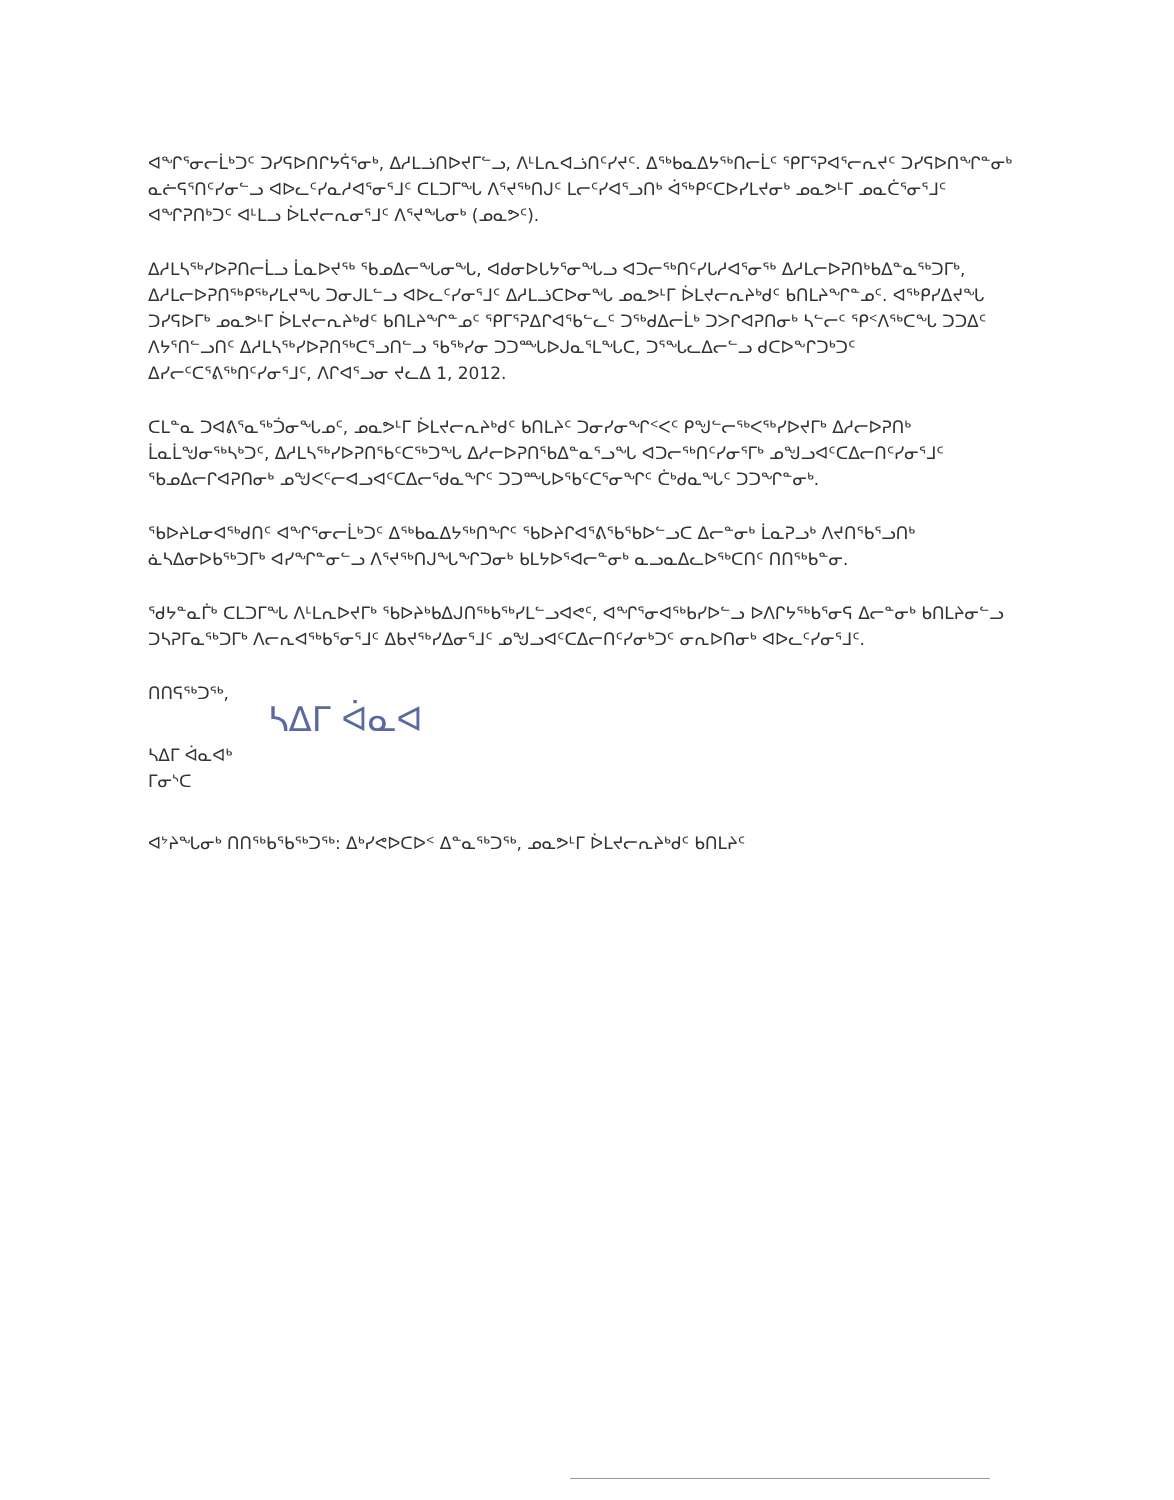ᐊᖏᕐᓂᓕᒫᒃᑐᑦ ᑐᓯᕋᐅᑎᒋᔭᕌᕐᓂᒃ, ᐃᓱᒪᓘᑎᐅᔪᒥᓪᓗ, ᐱᒻᒪᕆᐊᓘᑎᑦᓯᔪᑦ. ᐃᖅᑲᓇᐃᔭᖅᑎᓕᒫᑦ ᕿᒥᕐᕈᐊᕐᓕᕆᔪᑦ ᑐᓯᕋᐅᑎᖏᓐᓂᒃ ᓇᓖᕋᕐᑎᑦᓯᓂᓪᓗ ᐊᐅᓚᑦᓯᓇᓱᐊᕐᓂᕐᒧᑦ ᑕᒪᑐᒥᖓ ᐱᕐᔪᖅᑎᒍᑦ ᒪᓕᑦᓯᐊᕐᓗᑎᒃ ᐋᖅᑭᑦᑕᐅᓯᒪᔪᓂᒃ ᓄᓇᕗᒻᒥ ᓄᓇᑖᕐᓂᕐᒧᑦ ᐊᖏᕈᑎᒃᑐᑦ ᐊᒻᒪᓗ ᐆᒪᔪᓕᕆᓂᕐᒧᑦ ᐱᕐᔪᖓᓂᒃ (ᓄᓇᕗᑦ).
ᐃᓱᒪᓴᖅᓯᐅᕈᑎᓕᒫᓗ ᒫᓇᐅᔪᖅ ᖃᓄᐃᓕᖓᓂᖓ, ᐊᑯᓂᐅᒐᔭᕐᓂᖓᓗ ᐊᑐᓕᖅᑎᑦᓯᒐᓱᐊᕐᓂᖅ ᐃᓱᒪᓕᐅᕈᑎᒃᑲᐃᓐᓇᖅᑐᒥᒃ, ᐃᓱᒪᓕᐅᕈᑎᖅᑭᖅᓯᒪᔪᖓ ᑐᓂᒍᒪᓪᓗ ᐊᐅᓚᑦᓯᓂᕐᒧᑦ ᐃᓱᒪᓘᑕᐅᓂᖓ ᓄᓇᕗᒻᒥ ᐆᒪᔪᓕᕆᔨᒃᑯᑦ ᑲᑎᒪᔨᖏᓐᓄᑦ. ᐊᖅᑭᓯᐃᔪᖓ ᑐᓯᕋᐅᒥᒃ ᓄᓇᕗᒻᒥ ᐆᒪᔪᓕᕆᔨᒃᑯᑦ ᑲᑎᒪᔨᖏᓐᓄᑦ ᕿᒥᕐᕈᐃᒋᐊᕐᑲᓪᓚᑦ ᑐᖅᑯᐃᓕᒫᒃ ᑐᐳᒋᐊᕈᑎᓂᒃ ᓴᓪᓕᑦ ᕿᑉᐱᖅᑕᖓ ᑐᑐᐃᑦ ᐱᔭᕐᑎᓪᓗᑎᑦ ᐃᓱᒪᓴᖅᓯᐅᕈᑎᖅᑕᕐᓗᑎᓪᓗ ᖃᖅᓯᓂ ᑐᑐᙵᐅᒍᓇᕐᒪᖓᑕ, ᑐᕐᖓᓚᐃᓕᓪᓗ ᑯᑕᐅᖕᒋᑐᒃᑐᑦ ᐃᓯᓕᑦᑕᕐᕕᖅᑎᑦᓯᓂᕐᒧᑦ, ᐱᒋᐊᕐᓗᓂ ᔪᓚᐃ 1, 2012.
ᑕᒪᓐᓇ ᑐᐊᕕᕐᓇᖅᑑᓂᖓᓄᑦ, ᓄᓇᕗᒻᒥ ᐆᒪᔪᓕᕆᔨᒃᑯᑦ ᑲᑎᒪᔨᑦ ᑐᓂᓯᓂᖏᑉᐸᑦ ᑭᖑᓪᓕᖅᐸᖅᓯᐅᔪᒥᒃ ᐃᓱᓕᐅᕈᑎᒃ ᒫᓇᒫᖑᓂᖅᓴᒃᑐᑦ, ᐃᓱᒪᓴᖅᓯᐅᕈᑎᖃᑦᑕᖅᑐᖓ ᐃᓱᓕᐅᕈᑎᖃᐃᓐᓇᕐᓗᖓ ᐊᑐᓕᖅᑎᑦᓯᓂᕐᒥᒃ ᓄᖑᓗᐊᑦᑕᐃᓕᑎᑦᓯᓂᕐᒧᑦ ᖃᓄᐃᓕᒋᐊᕈᑎᓂᒃ ᓄᖑᐸᑦᓕᐊᓗᐊᑦᑕᐃᓕᖁᓇᖏᑦ ᑐᑐᙵᐅᖃᑦᑕᕐᓂᖏᑦ ᑖᒃᑯᓇᖓᑦ ᑐᑐᖏᓐᓂᒃ.
ᖃᐅᔨᒪᓂᐊᖅᑯᑎᑦ ᐊᖏᕐᓂᓕᒫᒃᑐᑦ ᐃᖅᑲᓇᐃᔭᖅᑎᖏᑦ ᖃᐅᔨᒋᐊᕐᕕᖃᕐᑲᐅᓪᓗᑕ ᐃᓕᓐᓂᒃ ᒫᓇᕈᓗᒃ ᐱᔪᑎᖃᕐᓗᑎᒃ ᓈᓴᐃᓂᐅᑲᖅᑐᒥᒃ ᐊᓯᖏᓐᓂᓪᓗ ᐱᕐᔪᖅᑎᒍᖓᖏᑐᓂᒃ ᑲᒪᔭᐅᕐᐊᓕᓐᓂᒃ ᓇᓗᓇᐃᓚᐅᖅᑕᑎᑦ ᑎᑎᖅᑲᓐᓂ.
ᖁᔭᓐᓇᒦᒃ ᑕᒪᑐᒥᖓ ᐱᒻᒪᕆᐅᔪᒥᒃ ᖃᐅᔨᒃᑲᐃᒍᑎᖅᑲᖅᓯᒪᓪᓗᐊᕙᑦ, ᐊᖏᕐᓂᐊᖅᑲᓯᐅᓪᓗ ᐅᐱᒋᔭᖅᑲᕐᓂᕋ ᐃᓕᓐᓂᒃ ᑲᑎᒪᔨᓂᓪᓗ ᑐᓴᕈᒥᓇᖅᑐᒥᒃ ᐱᓕᕆᐊᖅᑲᕐᓂᕐᒧᑦ ᐃᑲᔪᖅᓯᐃᓂᕐᒧᑦ ᓄᖑᓗᐊᑦᑕᐃᓕᑎᑦᓯᓂᒃᑐᑦ ᓂᕆᐅᑎᓂᒃ ᐊᐅᓚᑦᓯᓂᕐᒧᑦ.
ᑎᑎᕋᖅᑐᖅ,
ᓴᐃᒥ ᐋᓇᐊ
ᓴᐃᒥ ᐋᓇᐊᒃ
ᒥᓂᔅᑕ
ᐊᔾᔨᖓᓂᒃ ᑎᑎᖅᑲᖃᖅᑐᖅ: ᐃᒃᓯᕙᐅᑕᐅᑉ ᐃᓐᓇᖅᑐᖅ, ᓄᓇᕗᒻᒥ ᐆᒪᔪᓕᕆᔨᒃᑯᑦ ᑲᑎᒪᔨᑦ